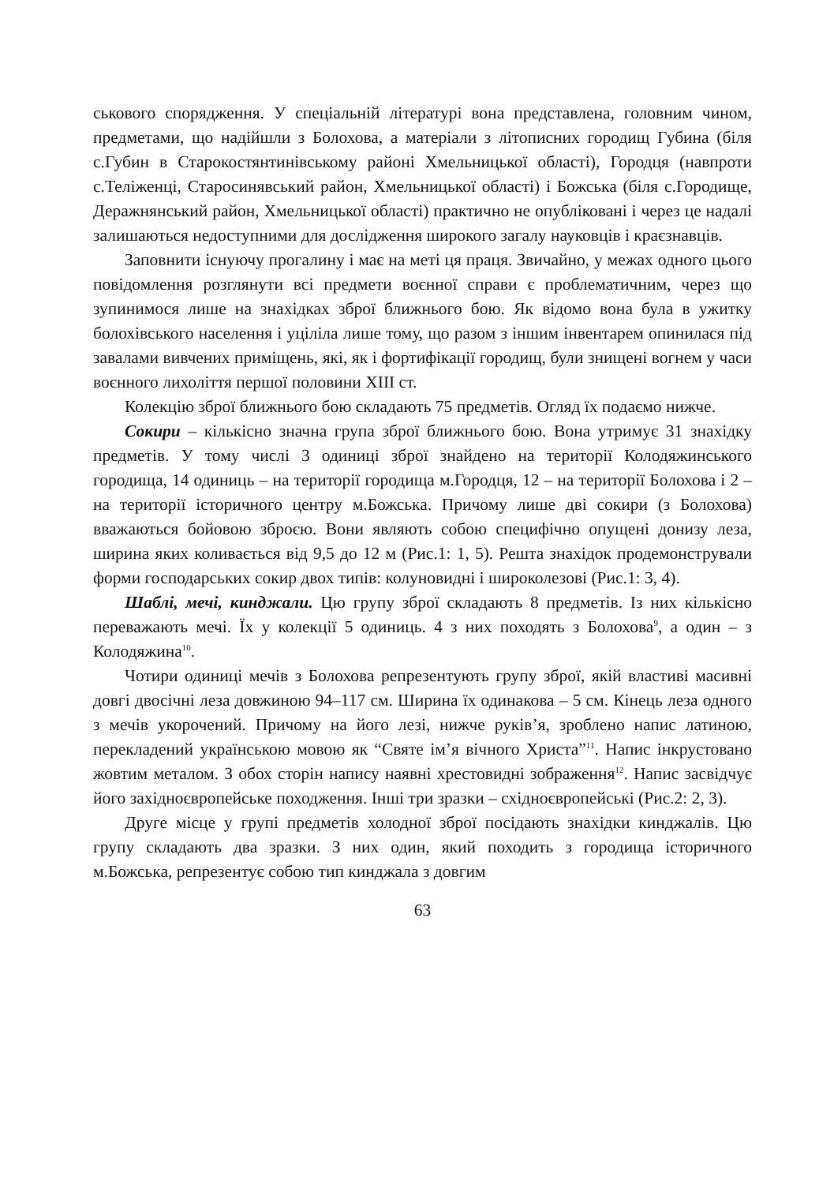ськового спорядження. У спеціальній літературі вона представлена, головним чином, предметами, що надійшли з Болохова, а матеріали з літописних городищ Губина (біля с.Губин в Старокостянтинівському районі Хмельницької області), Городця (навпроти с.Теліженці, Старосинявський район, Хмельницької області) і Божська (біля с.Городище, Деражнянський район, Хмельницької області) практично не опубліковані і через це надалі залишаються недоступними для дослідження широкого загалу науковців і краєзнавців.
Заповнити існуючу прогалину і має на меті ця праця. Звичайно, у межах одного цього повідомлення розглянути всі предмети воєнної справи є проблематичним, через що зупинимося лише на знахідках зброї ближнього бою. Як відомо вона була в ужитку болохівського населення і уціліла лише тому, що разом з іншим інвентарем опинилася під завалами вивчених приміщень, які, як і фортифікації городищ, були знищені вогнем у часи воєнного лихоліття першої половини XIII ст.
Колекцію зброї ближнього бою складають 75 предметів. Огляд їх подаємо нижче.
Сокири – кількісно значна група зброї ближнього бою. Вона утримує 31 знахідку предметів. У тому числі 3 одиниці зброї знайдено на території Колодяжинського городища, 14 одиниць – на території городища м.Городця, 12 – на території Болохова і 2 – на території історичного центру м.Божська. Причому лише дві сокири (з Болохова) вважаються бойовою зброєю. Вони являють собою специфічно опущені донизу леза, ширина яких коливається від 9,5 до 12 м (Рис.1: 1, 5). Решта знахідок продемонстрували форми господарських сокир двох типів: колуновидні і широколезові (Рис.1: 3, 4).
Шаблі, мечі, кинджали. Цю групу зброї складають 8 предметів. Із них кількісно переважають мечі. Їх у колекції 5 одиниць. 4 з них походять з Болохова<sup>9</sup>, а один – з Колодяжина<sup>10</sup>.
Чотири одиниці мечів з Болохова репрезентують групу зброї, якій властиві масивні довгі двосічні леза довжиною 94–117 см. Ширина їх одинакова – 5 см. Кінець леза одного з мечів укорочений. Причому на його лезі, нижче руків’я, зроблено напис латиною, перекладений українською мовою як “Святе ім’я вічного Христа”<sup>11</sup>. Напис інкрустовано жовтим металом. З обох сторін напису наявні хрестовидні зображення<sup>12</sup>. Напис засвідчує його західноєвропейське походження. Інші три зразки – східноєвропейські (Рис.2: 2, 3).
Друге місце у групі предметів холодної зброї посідають знахідки кинджалів. Цю групу складають два зразки. З них один, який походить з городища історичного м.Божська, репрезентує собою тип кинджала з довгим
63